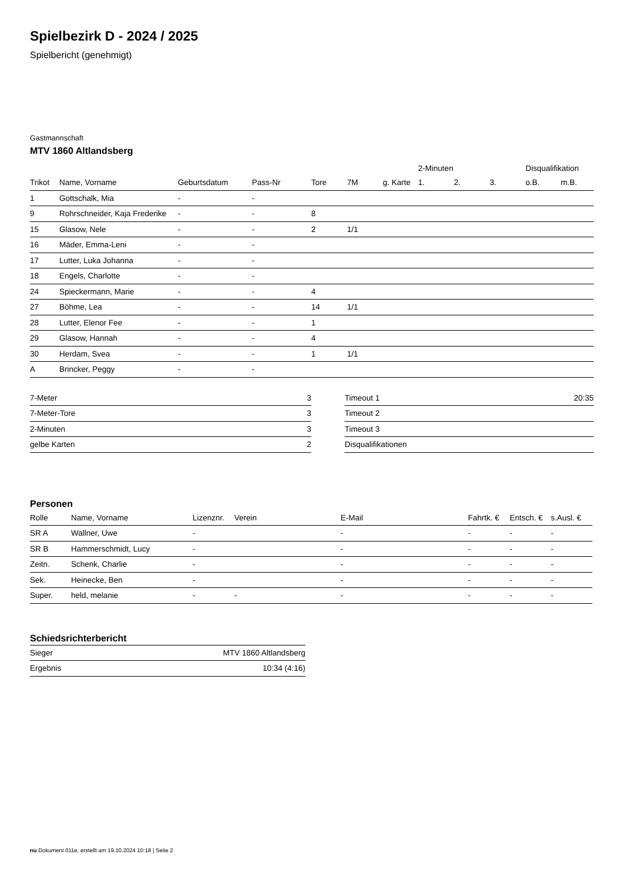Spielbezirk D - 2024 / 2025
Spielbericht (genehmigt)
Gastmannschaft
MTV 1860 Altlandsberg
| | | | | | | | 2-Minuten | | | Disqualifikation | |
| --- | --- | --- | --- | --- | --- | --- | --- | --- | --- | --- | --- |
| Trikot | Name, Vorname | Geburtsdatum | Pass-Nr | Tore | 7M | g. Karte | 1. | 2. | 3. | o.B. | m.B. |
| 1 | Gottschalk, Mia | - | - | | | | | | | | |
| 9 | Rohrschneider, Kaja Frederike | - | - | 8 | | | | | | | |
| 15 | Glasow, Nele | - | - | 2 | 1/1 | | | | | | |
| 16 | Mäder, Emma-Leni | - | - | | | | | | | | |
| 17 | Lutter, Luka Johanna | - | - | | | | | | | | |
| 18 | Engels, Charlotte | - | - | | | | | | | | |
| 24 | Spieckermann, Marie | - | - | 4 | | | | | | | |
| 27 | Böhme, Lea | - | - | 14 | 1/1 | | | | | | |
| 28 | Lutter, Elenor Fee | - | - | 1 | | | | | | | |
| 29 | Glasow, Hannah | - | - | 4 | | | | | | | |
| 30 | Herdam, Svea | - | - | 1 | 1/1 | | | | | | |
| A | Brincker, Peggy | - | - | | | | | | | | |
| 7-Meter | 3 |
| 7-Meter-Tore | 3 |
| 2-Minuten | 3 |
| gelbe Karten | 2 |
| Timeout 1 | 20:35 |
| Timeout 2 | |
| Timeout 3 | |
| Disqualifikationen | |
Personen
| Rolle | Name, Vorname | Lizenznr. | Verein | E-Mail | Fahrtk. € | Entsch. € | s.Ausl. € |
| --- | --- | --- | --- | --- | --- | --- | --- |
| SR A | Wallner, Uwe | - | | - | - | - | - |
| SR B | Hammerschmidt, Lucy | - | | - | - | - | - |
| Zeitn. | Schenk, Charlie | - | | - | - | - | - |
| Sek. | Heinecke, Ben | - | | - | - | - | - |
| Super. | held, melanie | - | - | - | - | - | - |
Schiedsrichterbericht
| Sieger | MTV 1860 Altlandsberg |
| Ergebnis | 10:34 (4:16) |
nu.Dokument 011e, erstellt am 19.10.2024 10:18 | Seite 2